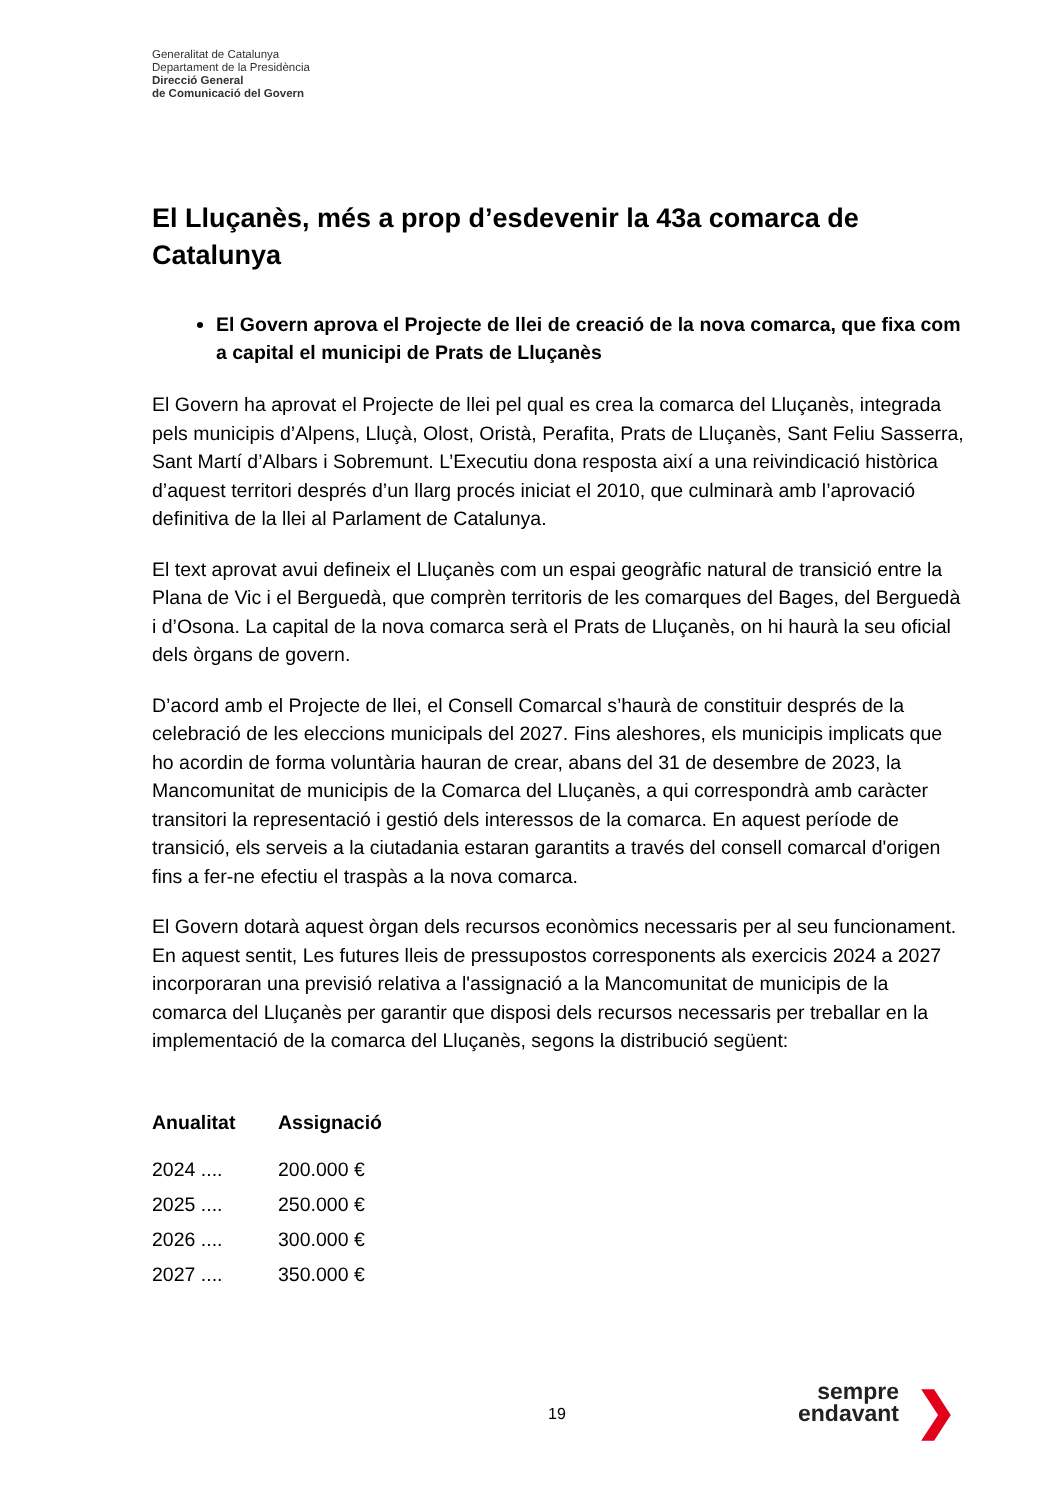Generalitat de Catalunya
Departament de la Presidència
Direcció General
de Comunicació del Govern
El Lluçanès, més a prop d’esdevenir la 43a comarca de Catalunya
El Govern aprova el Projecte de llei de creació de la nova comarca, que fixa com a capital el municipi de Prats de Lluçanès
El Govern ha aprovat el Projecte de llei pel qual es crea la comarca del Lluçanès, integrada pels municipis d’Alpens, Lluçà, Olost, Oristà, Perafita, Prats de Lluçanès, Sant Feliu Sasserra, Sant Martí d’Albars i Sobremunt. L’Executiu dona resposta així a una reivindicació històrica d’aquest territori després d’un llarg procés iniciat el 2010, que culminarà amb l’aprovació definitiva de la llei al Parlament de Catalunya.
El text aprovat avui defineix el Lluçanès com un espai geogràfic natural de transició entre la Plana de Vic i el Berguedà, que comprèn territoris de les comarques del Bages, del Berguedà i d’Osona. La capital de la nova comarca serà el Prats de Lluçanès, on hi haurà la seu oficial dels òrgans de govern.
D’acord amb el Projecte de llei, el Consell Comarcal s’haurà de constituir després de la celebració de les eleccions municipals del 2027. Fins aleshores, els municipis implicats que ho acordin de forma voluntària hauran de crear, abans del 31 de desembre de 2023, la Mancomunitat de municipis de la Comarca del Lluçanès, a qui correspondrà amb caràcter transitori la representació i gestió dels interessos de la comarca. En aquest període de transició, els serveis a la ciutadania estaran garantits a través del consell comarcal d'origen fins a fer-ne efectiu el traspàs a la nova comarca.
El Govern dotarà aquest òrgan dels recursos econòmics necessaris per al seu funcionament. En aquest sentit, Les futures lleis de pressupostos corresponents als exercicis 2024 a 2027 incorporaran una previsió relativa a l'assignació a la Mancomunitat de municipis de la comarca del Lluçanès per garantir que disposi dels recursos necessaris per treballar en la implementació de la comarca del Lluçanès, segons la distribució següent:
| Anualitat | Assignació |
| --- | --- |
| 2024 .... | 200.000 € |
| 2025 .... | 250.000 € |
| 2026 .... | 300.000 € |
| 2027 .... | 350.000 € |
19
sempre
endavant
❯